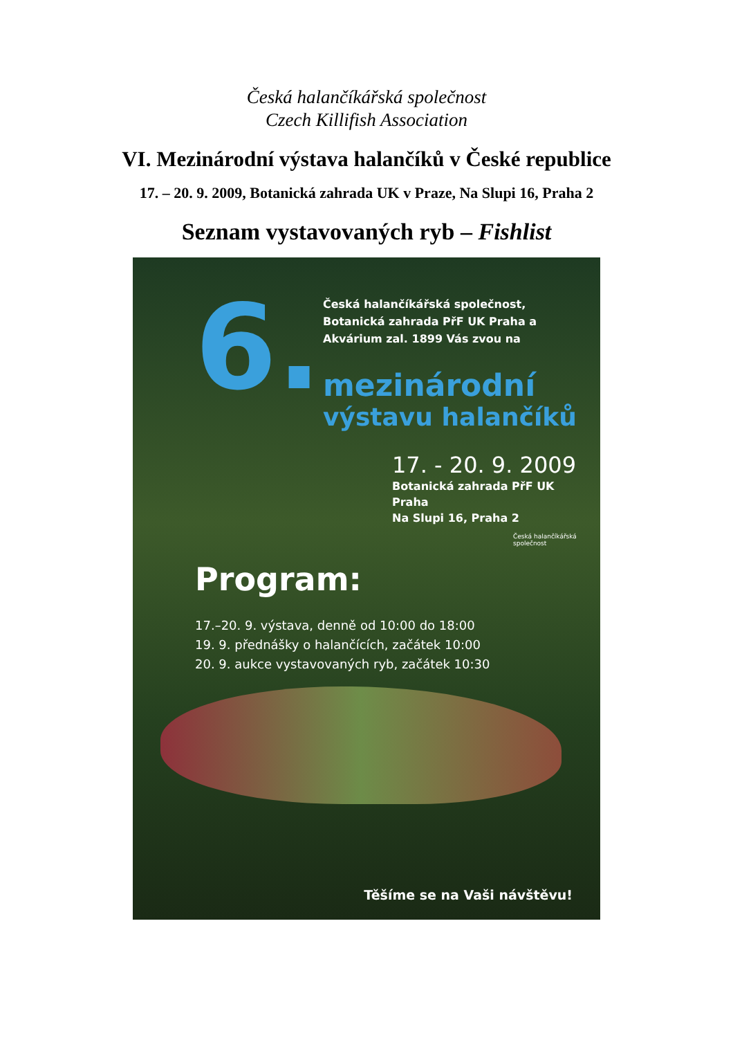Česká halančíkářská společnost
Czech Killifish Association
VI. Mezinárodní výstava halančíků v České republice
17. – 20. 9. 2009, Botanická zahrada UK v Praze, Na Slupi 16, Praha 2
Seznam vystavovaných ryb – Fishlist
6.
Česká halančíkářská společnost, Botanická zahrada PřF UK Praha a Akvárium zal. 1899 Vás zvou na
mezinárodní
výstavu halančíků
17. - 20. 9. 2009
Botanická zahrada PřF UK Praha
Na Slupi 16, Praha 2
Česká halančíkářská společnost
Program:
17.–20. 9. výstava, denně od 10:00 do 18:00
19. 9. přednášky o halančících, začátek 10:00
20. 9. aukce vystavovaných ryb, začátek 10:30
Těšíme se na Vaši návštěvu!